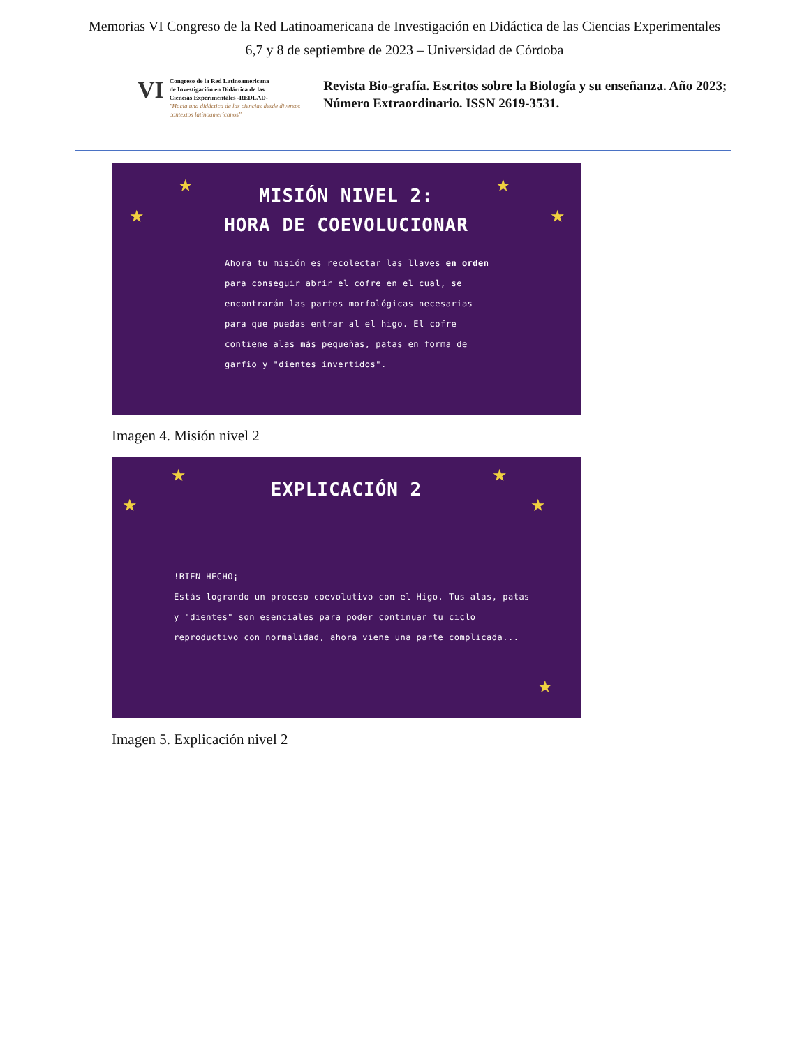Memorias VI Congreso de la Red Latinoamericana de Investigación en Didáctica de las Ciencias Experimentales
6,7 y 8 de septiembre de 2023 – Universidad de Córdoba
VI
Congreso de la Red Latinoamericana
de Investigación en Didáctica de las
Ciencias Experimentales -REDLAD-
"Hacia una didáctica de las ciencias desde diversos contextos latinoamericanos"
Revista Bio-grafía. Escritos sobre la Biología y su enseñanza. Año 2023; Número Extraordinario. ISSN 2619-3531.
★ ★
★ ★
MISIÓN NIVEL 2:
HORA DE COEVOLUCIONAR
Ahora tu misión es recolectar las llaves en orden para conseguir abrir el cofre en el cual, se encontrarán las partes morfológicas necesarias para que puedas entrar al el higo. El cofre contiene alas más pequeñas, patas en forma de garfio y "dientes invertidos".
Imagen 4. Misión nivel 2
★ ★
★ ★
★
EXPLICACIÓN 2
!BIEN HECHO¡
Estás logrando un proceso coevolutivo con el Higo. Tus alas, patas y "dientes" son esenciales para poder continuar tu ciclo reproductivo con normalidad, ahora viene una parte complicada...
Imagen 5. Explicación nivel 2